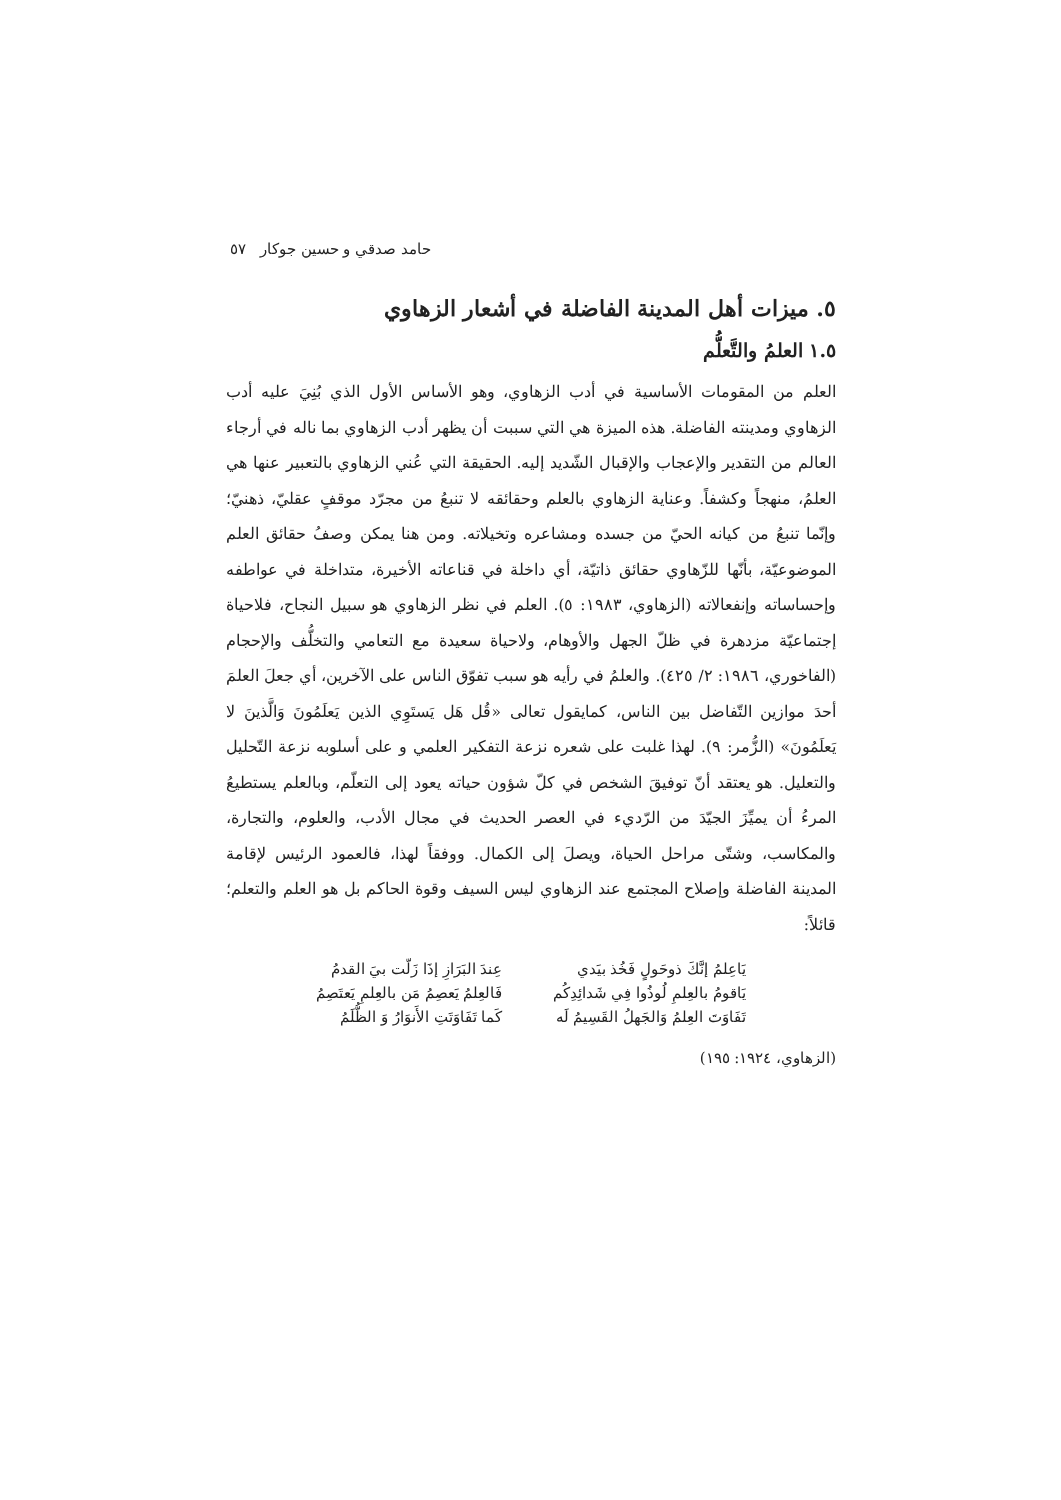حامد صدقي و حسين جوكار ٥٧
٥. ميزات أهل المدينة الفاضلة في أشعار الزهاوي
١.٥ العلمُ والتَّعلُّم
العلم من المقومات الأساسية في أدب الزهاوي، وهو الأساس الأول الذي بُنِيَ عليه أدب الزهاوي ومدينته الفاضلة. هذه الميزة هي التي سببت أن يظهر أدب الزهاوي بما ناله في أرجاء العالم من التقدير والإعجاب والإقبال الشّديد إليه. الحقيقة التي عُني الزهاوي بالتعبير عنها هي العلمُ، منهجاً وكشفاً. وعناية الزهاوي بالعلم وحقائقه لا تنبعُ من مجرّد موقفٍ عقليّ، ذهنيّ؛ وإنّما تنبعُ من كيانه الحيّ من جسده ومشاعره وتخيلاته. ومن هنا يمكن وصفُ حقائق العلم الموضوعيّة، بأنّها للزّهاوي حقائق ذاتيّة، أي داخلة في قناعاته الأخيرة، متداخلة في عواطفه وإحساساته وإنفعالاته (الزهاوي، ١٩٨٣: ٥). العلم في نظر الزهاوي هو سبيل النجاح، فلاحياة إجتماعيّة مزدهرة في ظلّ الجهل والأوهام، ولاحياة سعيدة مع التعامي والتخلُّف والإحجام (الفاخوري، ١٩٨٦: ٢/ ٤٢٥). والعلمُ في رأيه هو سبب تفوّق الناس على الآخرين، أي جعلَ العلمَ أحدَ موازين التّفاضل بين الناس، كمايقول تعالى «قُل هَل يَستَوِي الذين يَعلَمُونَ وَالَّذينَ لا يَعلَمُونَ» (الزُّمر: ٩). لهذا غلبت على شعره نزعة التفكير العلمي و على أسلوبه نزعة التّحليل والتعليل. هو يعتقد أنّ توفيقَ الشخص في كلّ شؤون حياته يعود إلى التعلّم، وبالعلم يستطيعُ المرءُ أن يميِّزَ الجيّدَ من الرّديء في العصر الحديث في مجال الأدب، والعلوم، والتجارة، والمكاسب، وشتّى مراحل الحياة، ويصلَ إلى الكمال. ووفقاً لهذا، فالعمود الرئيس لإقامة المدينة الفاضلة وإصلاح المجتمع عند الزهاوي ليس السيف وقوة الحاكم بل هو العلم والتعلم؛ قائلاً:
| يَاعِلمُ إنَّكَ ذوحَولٍ فَخُذ بيَدي | عِندَ البَرَازِ إذَا زَلّت بيَ القدمُ |
| يَاقومُ بالعِلمِ لُوذُوا فِي شَدائِدِكُم | فَالعِلمُ يَعصِمُ مَن بالعِلمِ يَعتَصِمُ |
| تَفَاوَتَ العِلمُ وَالجَهلُ القَسِيمُ لَه | كَما تَفَاوَتَتِ الأَنوَارُ وَ الظُّلَمُ |
(الزهاوي، ١٩٢٤: ١٩٥)